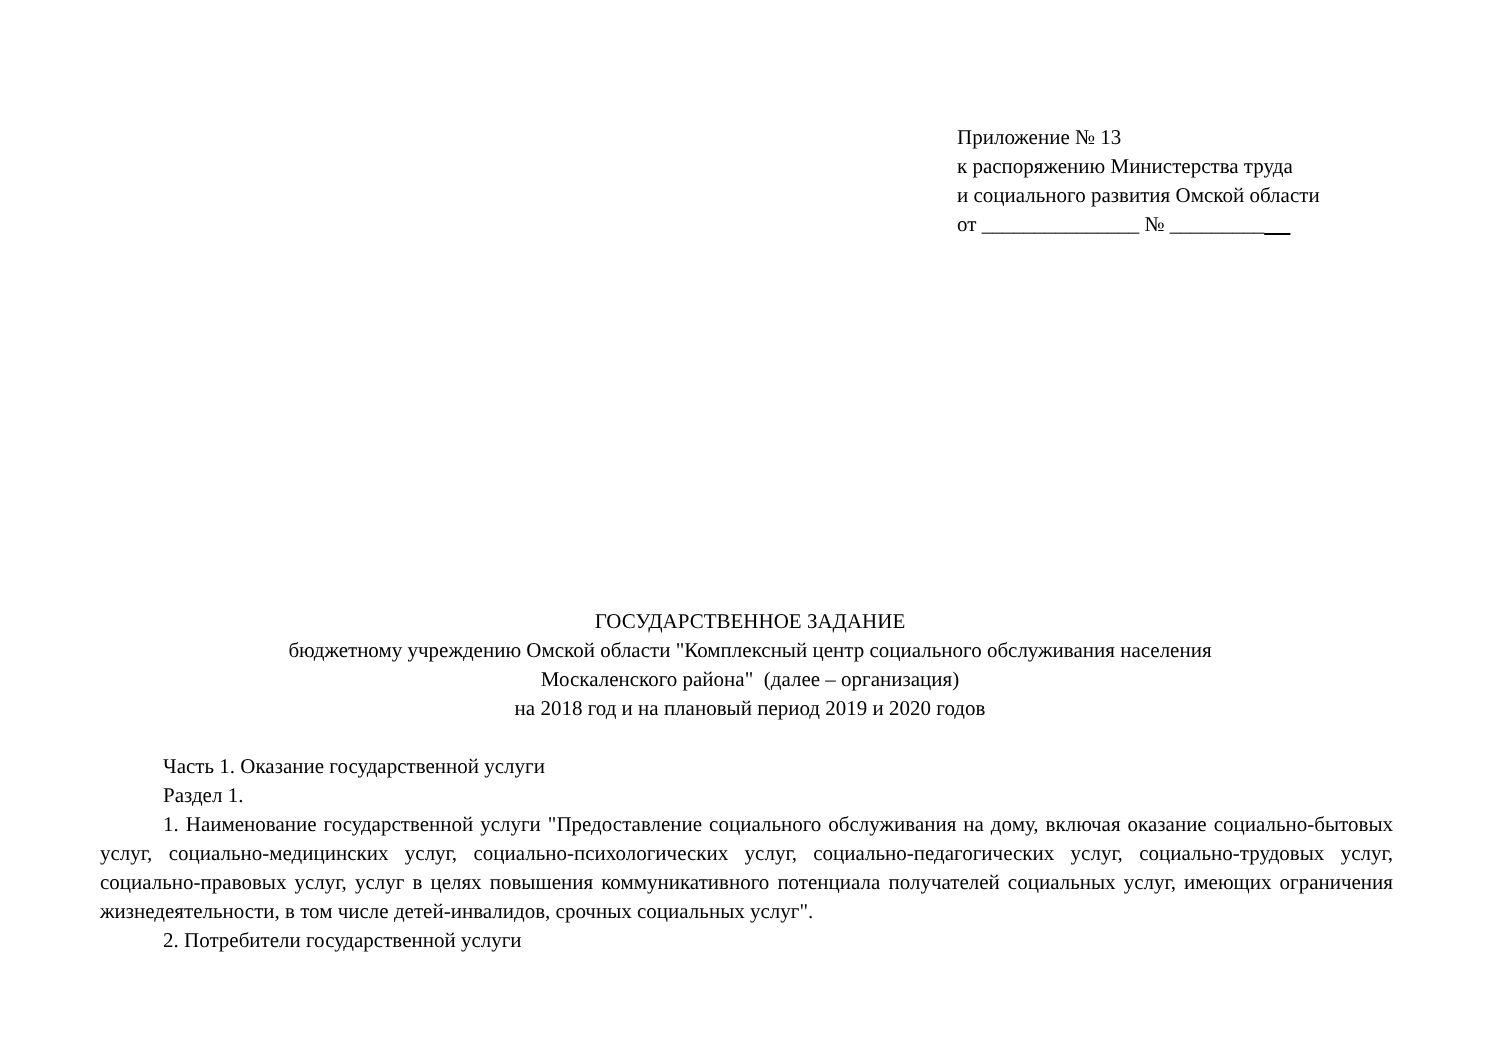Приложение № 13
к распоряжению Министерства труда
и социального развития Омской области
от _______________ № _________
ГОСУДАРСТВЕННОЕ ЗАДАНИЕ
бюджетному учреждению Омской области "Комплексный центр социального обслуживания населения
Москаленского района" (далее – организация)
на 2018 год и на плановый период 2019 и 2020 годов
Часть 1. Оказание государственной услуги
Раздел 1.
1. Наименование государственной услуги "Предоставление социального обслуживания на дому, включая оказание социально-бытовых услуг, социально-медицинских услуг, социально-психологических услуг, социально-педагогических услуг, социально-трудовых услуг, социально-правовых услуг, услуг в целях повышения коммуникативного потенциала получателей социальных услуг, имеющих ограничения жизнедеятельности, в том числе детей-инвалидов, срочных социальных услуг".
2. Потребители государственной услуги